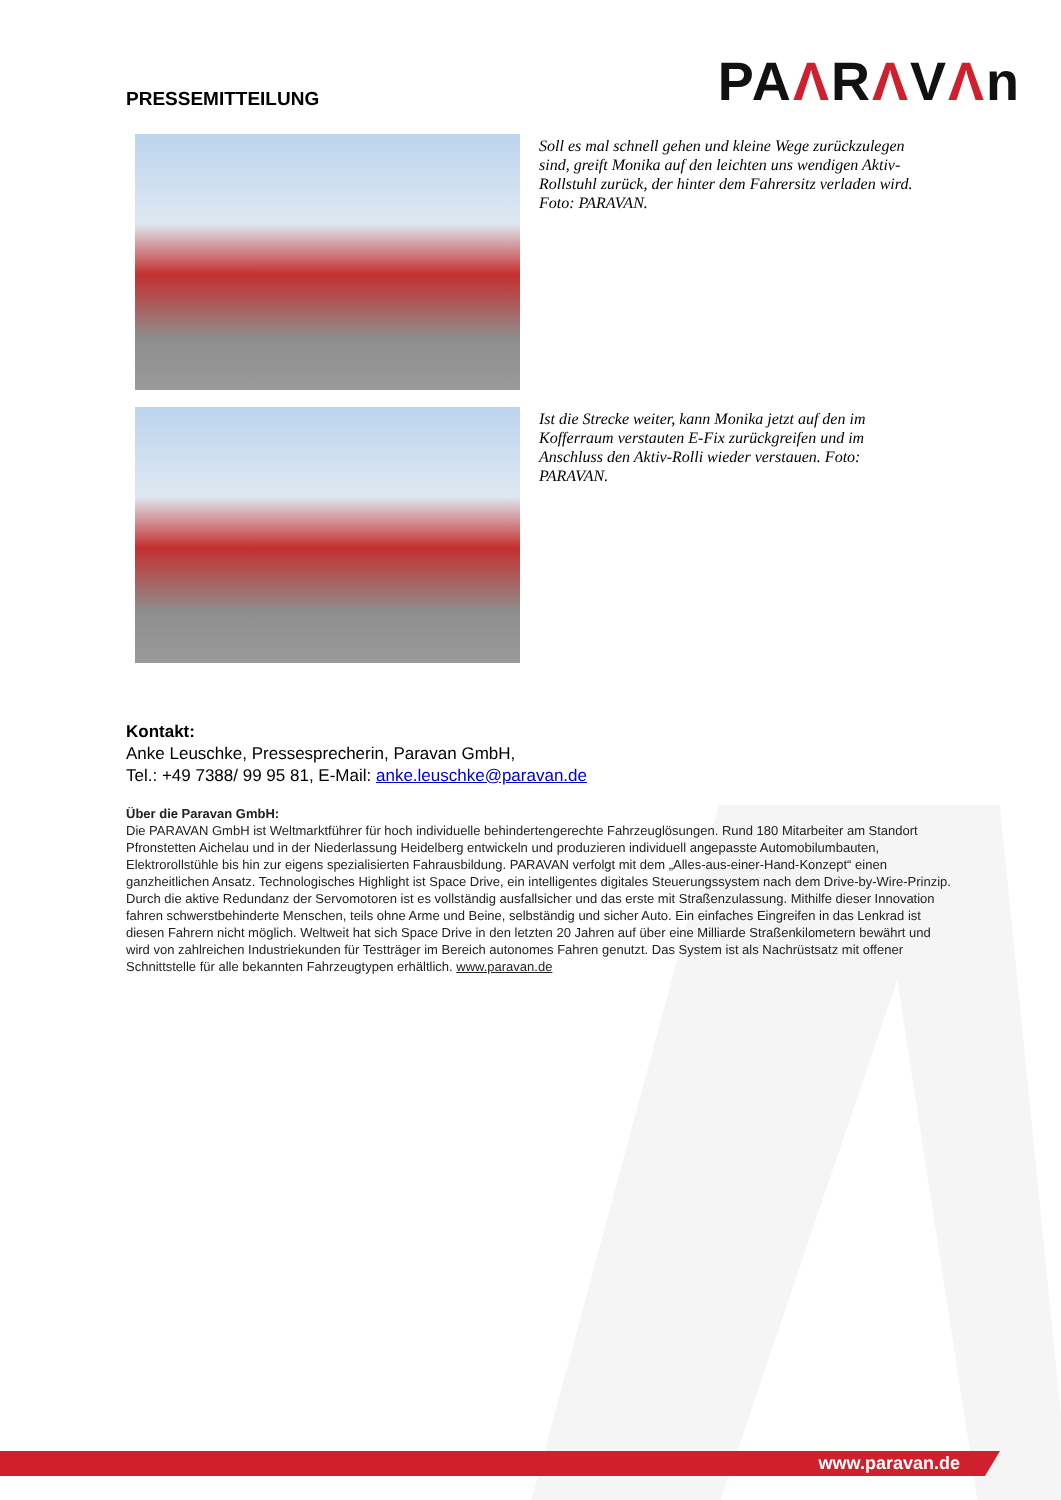PRESSEMITTEILUNG
PAΛRΛVΛn
Soll es mal schnell gehen und kleine Wege zurückzulegen sind, greift Monika auf den leichten uns wendigen Aktiv-Rollstuhl zurück, der hinter dem Fahrersitz verladen wird. Foto: PARAVAN.
Ist die Strecke weiter, kann Monika jetzt auf den im Kofferraum verstauten E-Fix zurückgreifen und im Anschluss den Aktiv-Rolli wieder verstauen. Foto: PARAVAN.
Kontakt:
Anke Leuschke, Pressesprecherin, Paravan GmbH,
Tel.: +49 7388/ 99 95 81, E-Mail: anke.leuschke@paravan.de
Über die Paravan GmbH:
Die PARAVAN GmbH ist Weltmarktführer für hoch individuelle behindertengerechte Fahrzeuglösungen. Rund 180 Mitarbeiter am Standort Pfronstetten Aichelau und in der Niederlassung Heidelberg entwickeln und produzieren individuell angepasste Automobilumbauten, Elektrorollstühle bis hin zur eigens spezialisierten Fahrausbildung. PARAVAN verfolgt mit dem „Alles-aus-einer-Hand-Konzept“ einen ganzheitlichen Ansatz. Technologisches Highlight ist Space Drive, ein intelligentes digitales Steuerungssystem nach dem Drive-by-Wire-Prinzip. Durch die aktive Redundanz der Servomotoren ist es vollständig ausfallsicher und das erste mit Straßenzulassung. Mithilfe dieser Innovation fahren schwerstbehinderte Menschen, teils ohne Arme und Beine, selbständig und sicher Auto. Ein einfaches Eingreifen in das Lenkrad ist diesen Fahrern nicht möglich. Weltweit hat sich Space Drive in den letzten 20 Jahren auf über eine Milliarde Straßenkilometern bewährt und wird von zahlreichen Industriekunden für Testträger im Bereich autonomes Fahren genutzt. Das System ist als Nachrüstsatz mit offener Schnittstelle für alle bekannten Fahrzeugtypen erhältlich. www.paravan.de
www.paravan.de